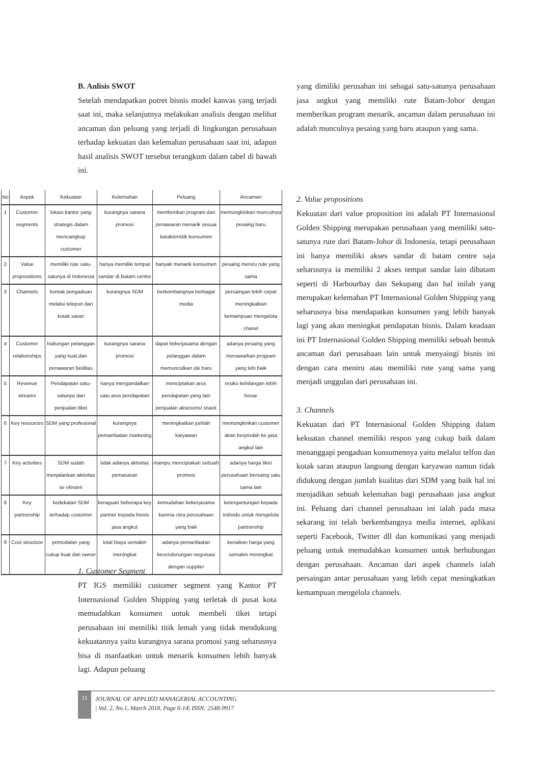B. Anlisis SWOT
Setelah mendapatkan potret bisnis model kanvas yang terjadi saat ini, maka selanjutnya melakukan analisis dengan melihat ancaman dan peluang yang terjadi di lingkungan perusahaan terhadap kekuatan dan kelemahan perusahaan saat ini, adapun hasil analisis SWOT tersebut terangkum dalam tabel di bawah ini.
| No | Aspek | Kekuatan | Kelemahan | Peluang | Ancaman |
| --- | --- | --- | --- | --- | --- |
| 1 | Customer segments | lokasi kantor yang strategis dalam mencangkup customer | kurangnya sarana promosi | memberikan program dan penawaran menarik sesuai karakteristik konsumen | memungkinkan munculnya pesaing baru |
| 2 | Value proposations | memiliki rute satu-satunya di Indonesia | hanya memiliki tempat sandar di Batam centre | banyak menarik konsumen | pesaing meniru rute yang sama |
| 3 | Channels | kontak pengaduan melalui telepon dan kotak saran | kurangnya SDM | berkembangnya berbagai media | persaingan lebih cepat meningkatkan kemampuan mengelola chanel |
| 4 | Customer relationships | hubungan pelanggan yang kuat,dan penawaran fasilitas | kurangnya sarana promosi | dapat bekerjasama dengan pelanggan dalam memunculkan ide baru | adanya pesaing yang menawarkan program yang lebi baik |
| 5 | Revenue streams | Pendapatan satu-satunya dari penjualan tiket | hanya mengandalkan satu arus pendapatan | menciptakan arus pendapatan yang lain penjualan aksesoris/ snack | resiko kehilangan lebih besar |
| 6 | Key resources | SDM yang profesional | kurangnya pemanfaatan marketing | meningkatkan jumlah karyawan | memungkinkan customer akan berpindah ke jasa angkut lain |
| 7 | Key activities | SDM sudah menjalankan aktivitas se efesien | tidak adanya aktivitas pemasaran | mampu menciptakan sebuah promosi | adanya harga tiket perusahaan bersaing satu sama lain |
| 8 | Key partnership | kedekatan SDM terhadap customer | keraguan beberapa key partner kepada bisnis jasa angkut | kemudahan bekerjasama karena citra perusahaan yang baik | ketergantungan kepada individu untuk mengelola partnership |
| 9 | Cost structure | pemodalan yang cukup kuat dari owner | total biaya semakin meningkat | adanya pemanfaatan kecendurungan negoisasi dengan supplier | kenaikan harga yang semakin meningkat |
1. Customer Segment
PT IGS memiliki customer segment yang Kantor PT Internasional Golden Shipping yang terletak di pusat kota memudahkan konsumen untuk membeli tiket tetapi perusahaan ini memiliki titik lemah yang tidak mendukung kekuatannya yaitu kurangnya sarana promosi yang seharusnya bisa di manfaatkan untuk menarik konsumen lebih banyak lagi. Adapun peluang
yang dimiliki perusahan ini sebagai satu-satunya perusahaan jasa angkut yang memiliki rute Batam-Johor dengan memberikan program menarik, ancaman dalam perusahaan ini adalah munculnya pesaing yang baru ataupun yang sama.
2. Value propositions
Kekuatan dari value proposition ini adalah PT Internasional Golden Shipping merupakan perusahaan yang memiliki satu- satunya rute dari Batam-Johor di Indonesia, tetapi perusahaan ini hanya memiliki akses sandar di batam centre saja seharusnya ia memiliki 2 akses tempat sandar lain dibatam seperti di Harbourbay dan Sekupang dan hal inilah yang merupakan kelemahan PT Internasional Golden Shipping yang seharusnya bisa mendapatkan konsumen yang lebih banyak lagi yang akan meningkat pendapatan bisnis. Dalam keadaan ini PT Internasional Golden Shipping memiliki sebuah bentuk ancaman dari perusahaan lain untuk menyaingi bisnis ini dengan cara meniru atau memiliki rute yang sama yang menjadi unggulan dari perusahaan ini.
3. Channels
Kekuatan dari PT Internasional Golden Shipping dalam kekuatan channel memiliki respon yang cukup baik dalam menanggapi pengaduan konsumennya yaitu melalui telfon dan kotak saran ataupun langsung dengan karyawan namun tidak didukung dengan jumlah kualitas dari SDM yang baik hal ini menjadikan sebuah kelemahan bagi perusahaan jasa angkut ini. Peluang dari channel perusahaan ini ialah pada masa sekarang ini telah berkembangnya media internet, aplikasi seperti Facebook, Twitter dll dan komunikasi yang menjadi peluang untuk memudahkan konsumen untuk berhubungan dengan perusahaan. Ancaman dari aspek channels ialah persaingan antar perusahaan yang lebih cepat meningkatkan kemampuan mengelola channels.
11 JOURNAL OF APPLIED MANAGERIAL ACCOUNTING
| Vol. 2, No.1, March 2018, Page 6-14| ISSN: 2548-9917